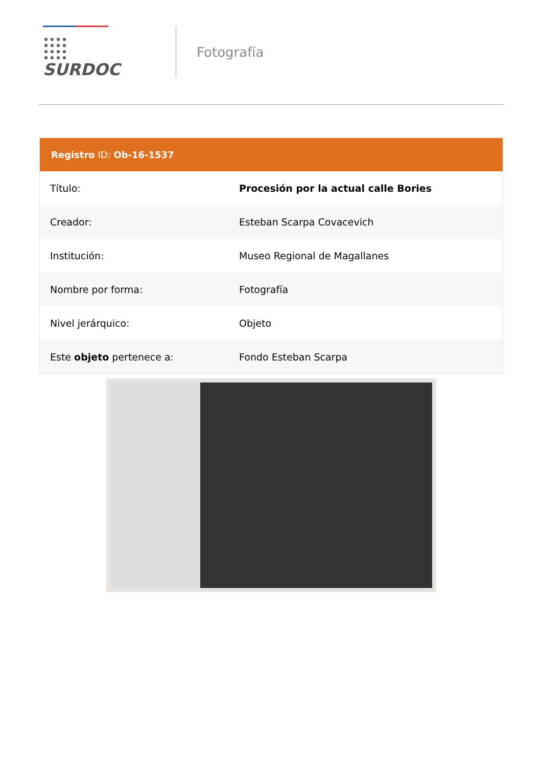SURDOC
Fotografía
Registro ID: Ob-16-1537
| Título: | Procesión por la actual calle Bories |
| Creador: | Esteban Scarpa Covacevich |
| Institución: | Museo Regional de Magallanes |
| Nombre por forma: | Fotografía |
| Nivel jerárquico: | Objeto |
| Este objeto pertenece a: | Fondo Esteban Scarpa |